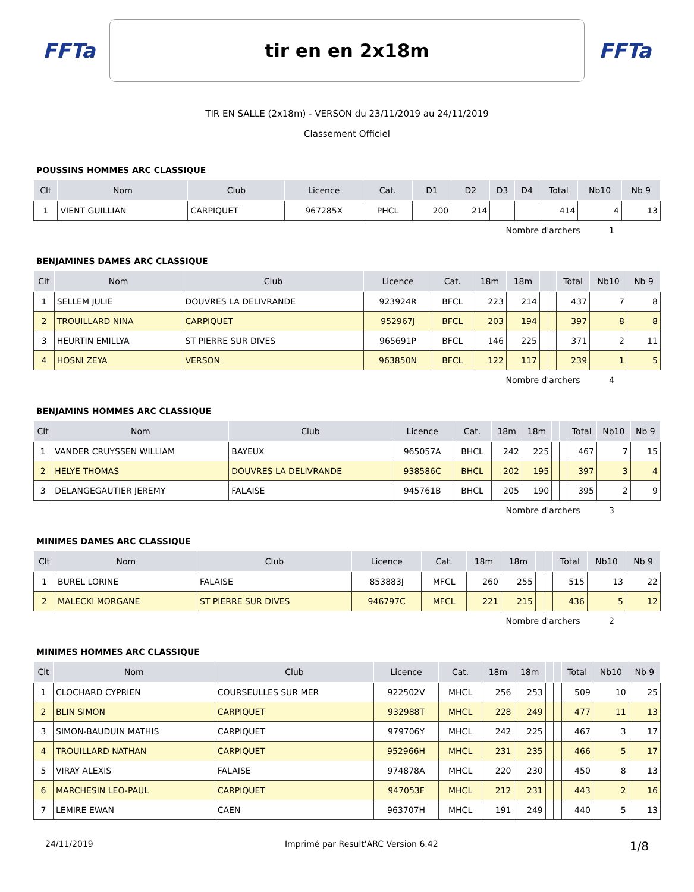FFTa
tir en en 2x18m
FFTa
TIR EN SALLE (2x18m) - VERSON du 23/11/2019 au 24/11/2019
Classement Officiel
POUSSINS HOMMES ARC CLASSIQUE
| Clt | Nom | Club | Licence | Cat. | D1 | D2 | D3 | D4 | Total | Nb10 | Nb 9 |
| --- | --- | --- | --- | --- | --- | --- | --- | --- | --- | --- | --- |
| 1 | VIENT GUILLIAN | CARPIQUET | 967285X | PHCL | 200 | 214 | | | 414 | 4 | 13 |
Nombre d'archers 1
BENJAMINES DAMES ARC CLASSIQUE
| Clt | Nom | Club | Licence | Cat. | 18m | 18m | | | Total | Nb10 | Nb 9 |
| --- | --- | --- | --- | --- | --- | --- | --- | --- | --- | --- | --- |
| 1 | SELLEM JULIE | DOUVRES LA DELIVRANDE | 923924R | BFCL | 223 | 214 | | | 437 | 7 | 8 |
| 2 | TROUILLARD NINA | CARPIQUET | 952967J | BFCL | 203 | 194 | | | 397 | 8 | 8 |
| 3 | HEURTIN EMILLYA | ST PIERRE SUR DIVES | 965691P | BFCL | 146 | 225 | | | 371 | 2 | 11 |
| 4 | HOSNI ZEYA | VERSON | 963850N | BFCL | 122 | 117 | | | 239 | 1 | 5 |
Nombre d'archers 4
BENJAMINS HOMMES ARC CLASSIQUE
| Clt | Nom | Club | Licence | Cat. | 18m | 18m | | | Total | Nb10 | Nb 9 |
| --- | --- | --- | --- | --- | --- | --- | --- | --- | --- | --- | --- |
| 1 | VANDER CRUYSSEN WILLIAM | BAYEUX | 965057A | BHCL | 242 | 225 | | | 467 | 7 | 15 |
| 2 | HELYE THOMAS | DOUVRES LA DELIVRANDE | 938586C | BHCL | 202 | 195 | | | 397 | 3 | 4 |
| 3 | DELANGEGAUTIER JEREMY | FALAISE | 945761B | BHCL | 205 | 190 | | | 395 | 2 | 9 |
Nombre d'archers 3
MINIMES DAMES ARC CLASSIQUE
| Clt | Nom | Club | Licence | Cat. | 18m | 18m | | | Total | Nb10 | Nb 9 |
| --- | --- | --- | --- | --- | --- | --- | --- | --- | --- | --- | --- |
| 1 | BUREL LORINE | FALAISE | 853883J | MFCL | 260 | 255 | | | 515 | 13 | 22 |
| 2 | MALECKI MORGANE | ST PIERRE SUR DIVES | 946797C | MFCL | 221 | 215 | | | 436 | 5 | 12 |
Nombre d'archers 2
MINIMES HOMMES ARC CLASSIQUE
| Clt | Nom | Club | Licence | Cat. | 18m | 18m | | | Total | Nb10 | Nb 9 |
| --- | --- | --- | --- | --- | --- | --- | --- | --- | --- | --- | --- |
| 1 | CLOCHARD CYPRIEN | COURSEULLES SUR MER | 922502V | MHCL | 256 | 253 | | | 509 | 10 | 25 |
| 2 | BLIN SIMON | CARPIQUET | 932988T | MHCL | 228 | 249 | | | 477 | 11 | 13 |
| 3 | SIMON-BAUDUIN MATHIS | CARPIQUET | 979706Y | MHCL | 242 | 225 | | | 467 | 3 | 17 |
| 4 | TROUILLARD NATHAN | CARPIQUET | 952966H | MHCL | 231 | 235 | | | 466 | 5 | 17 |
| 5 | VIRAY ALEXIS | FALAISE | 974878A | MHCL | 220 | 230 | | | 450 | 8 | 13 |
| 6 | MARCHESIN LEO-PAUL | CARPIQUET | 947053F | MHCL | 212 | 231 | | | 443 | 2 | 16 |
| 7 | LEMIRE EWAN | CAEN | 963707H | MHCL | 191 | 249 | | | 440 | 5 | 13 |
24/11/2019 Imprimé par Result'ARC Version 6.42 1/8